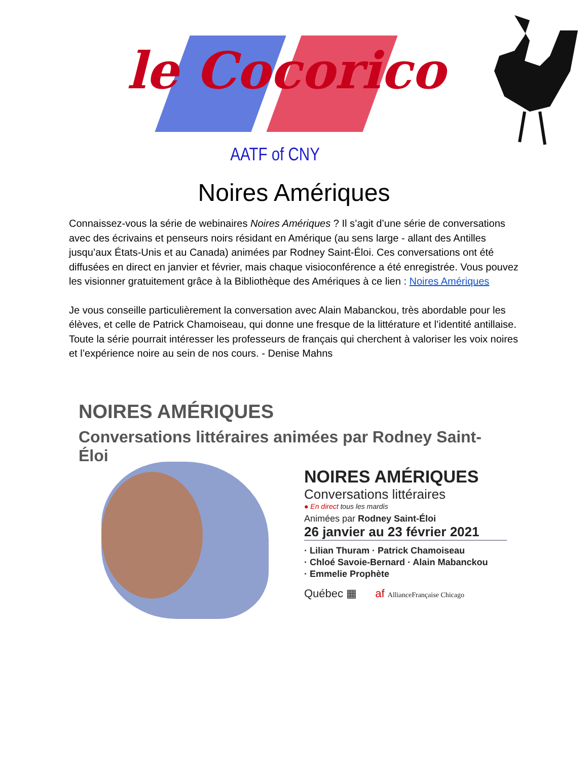le Cocorico
AATF of CNY
Noires Amériques
Connaissez-vous la série de webinaires Noires Amériques ? Il s’agit d’une série de conversations avec des écrivains et penseurs noirs résidant en Amérique (au sens large - allant des Antilles jusqu’aux États-Unis et au Canada) animées par Rodney Saint-Éloi. Ces conversations ont été diffusées en direct en janvier et février, mais chaque visioconférence a été enregistrée. Vous pouvez les visionner gratuitement grâce à la Bibliothèque des Amériques à ce lien : Noires Amériques
Je vous conseille particulièrement la conversation avec Alain Mabanckou, très abordable pour les élèves, et celle de Patrick Chamoiseau, qui donne une fresque de la littérature et l’identité antillaise. Toute la série pourrait intéresser les professeurs de français qui cherchent à valoriser les voix noires et l’expérience noire au sein de nos cours. - Denise Mahns
NOIRES AMÉRIQUES
Conversations littéraires animées par Rodney Saint-Éloi
NOIRES AMÉRIQUES
Conversations littéraires
● En direct tous les mardis
Animées par Rodney Saint-Éloi
26 janvier au 23 février 2021
· Lilian Thuram · Patrick Chamoiseau
· Chloé Savoie-Bernard · Alain Mabanckou
· Emmelie Prophète
Québec ▦ af AllianceFrançaise Chicago